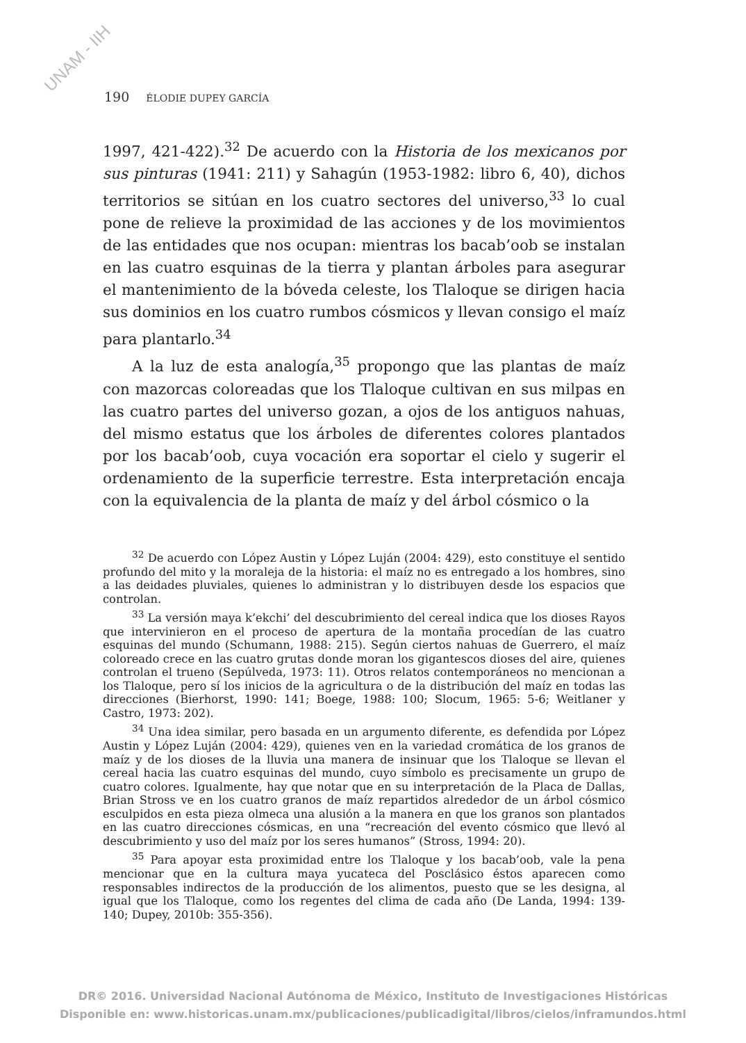UNAM - IIH
190 ÉLODIE DUPEY GARCÍA
1997, 421-422).<sup>32</sup> De acuerdo con la Historia de los mexicanos por sus pinturas (1941: 211) y Sahagún (1953-1982: libro 6, 40), dichos territorios se sitúan en los cuatro sectores del universo,<sup>33</sup> lo cual pone de relieve la proximidad de las acciones y de los movimientos de las entidades que nos ocupan: mientras los bacab’oob se instalan en las cuatro esquinas de la tierra y plantan árboles para asegurar el mantenimiento de la bóveda celeste, los Tlaloque se dirigen hacia sus dominios en los cuatro rumbos cósmicos y llevan consigo el maíz para plantarlo.<sup>34</sup>
A la luz de esta analogía,<sup>35</sup> propongo que las plantas de maíz con mazorcas coloreadas que los Tlaloque cultivan en sus milpas en las cuatro partes del universo gozan, a ojos de los antiguos nahuas, del mismo estatus que los árboles de diferentes colores plantados por los bacab’oob, cuya vocación era soportar el cielo y sugerir el ordenamiento de la superficie terrestre. Esta interpretación encaja con la equivalencia de la planta de maíz y del árbol cósmico o la
<sup>32</sup> De acuerdo con López Austin y López Luján (2004: 429), esto constituye el sentido profundo del mito y la moraleja de la historia: el maíz no es entregado a los hombres, sino a las deidades pluviales, quienes lo administran y lo distribuyen desde los espacios que controlan.
<sup>33</sup> La versión maya k’ekchi’ del descubrimiento del cereal indica que los dioses Rayos que intervinieron en el proceso de apertura de la montaña procedían de las cuatro esquinas del mundo (Schumann, 1988: 215). Según ciertos nahuas de Guerrero, el maíz coloreado crece en las cuatro grutas donde moran los gigantescos dioses del aire, quienes controlan el trueno (Sepúlveda, 1973: 11). Otros relatos contemporáneos no mencionan a los Tlaloque, pero sí los inicios de la agricultura o de la distribución del maíz en todas las direcciones (Bierhorst, 1990: 141; Boege, 1988: 100; Slocum, 1965: 5-6; Weitlaner y Castro, 1973: 202).
<sup>34</sup> Una idea similar, pero basada en un argumento diferente, es defendida por López Austin y López Luján (2004: 429), quienes ven en la variedad cromática de los granos de maíz y de los dioses de la lluvia una manera de insinuar que los Tlaloque se llevan el cereal hacia las cuatro esquinas del mundo, cuyo símbolo es precisamente un grupo de cuatro colores. Igualmente, hay que notar que en su interpretación de la Placa de Dallas, Brian Stross ve en los cuatro granos de maíz repartidos alrededor de un árbol cósmico esculpidos en esta pieza olmeca una alusión a la manera en que los granos son plantados en las cuatro direcciones cósmicas, en una “recreación del evento cósmico que llevó al descubrimiento y uso del maíz por los seres humanos” (Stross, 1994: 20).
<sup>35</sup> Para apoyar esta proximidad entre los Tlaloque y los bacab’oob, vale la pena mencionar que en la cultura maya yucateca del Posclásico éstos aparecen como responsables indirectos de la producción de los alimentos, puesto que se les designa, al igual que los Tlaloque, como los regentes del clima de cada año (De Landa, 1994: 139-140; Dupey, 2010b: 355-356).
DR© 2016. Universidad Nacional Autónoma de México, Instituto de Investigaciones Históricas
Disponible en: www.historicas.unam.mx/publicaciones/publicadigital/libros/cielos/inframundos.html